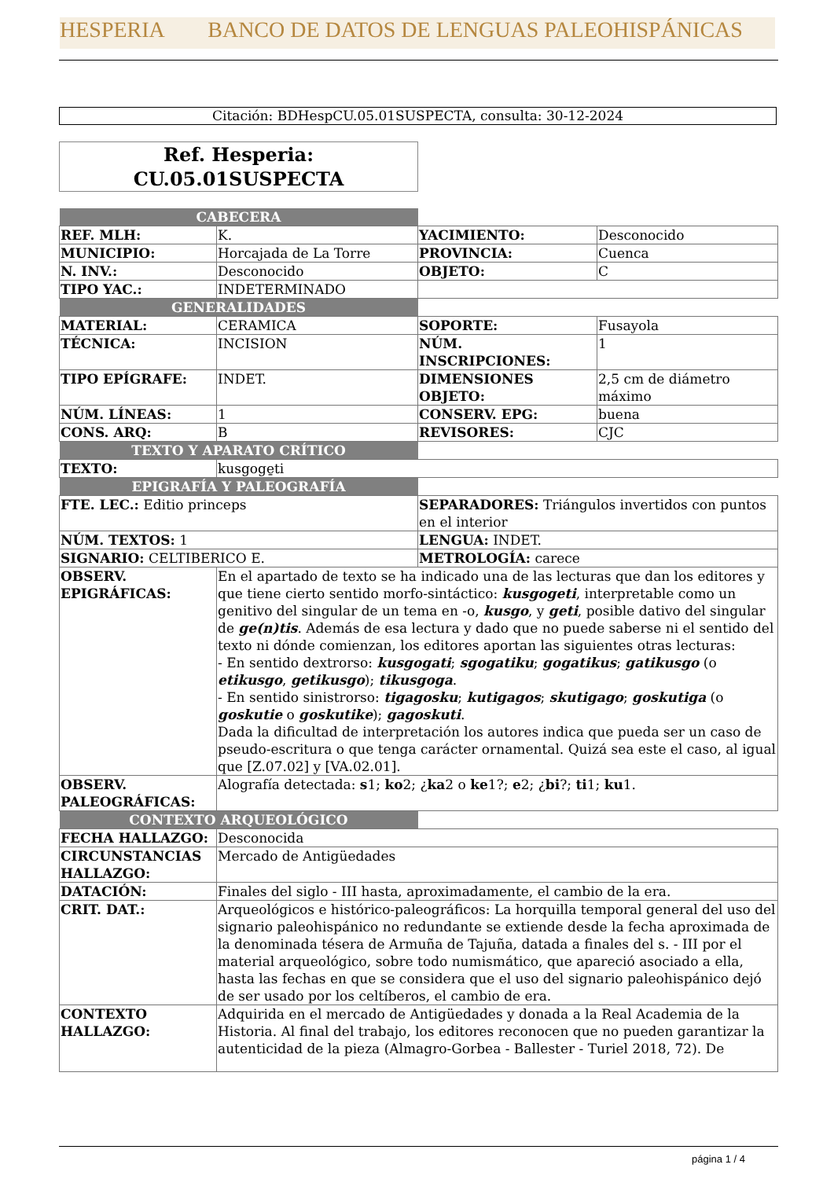HESPERIA BANCO DE DATOS DE LENGUAS PALEOHISPÁNICAS
Citación: BDHespCU.05.01SUSPECTA, consulta: 30-12-2024
Ref. Hesperia:
CU.05.01SUSPECTA
| CABECERA | | | |
| REF. MLH: | K. | YACIMIENTO: | Desconocido |
| MUNICIPIO: | Horcajada de La Torre | PROVINCIA: | Cuenca |
| N. INV.: | Desconocido | OBJETO: | C |
| TIPO YAC.: | INDETERMINADO | | |
| GENERALIDADES | | | |
| MATERIAL: | CERAMICA | SOPORTE: | Fusayola |
| TÉCNICA: | INCISION | NÚM. INSCRIPCIONES: | 1 |
| TIPO EPÍGRAFE: | INDET. | DIMENSIONES OBJETO: | 2,5 cm de diámetro máximo |
| NÚM. LÍNEAS: | 1 | CONSERV. EPG: | buena |
| CONS. ARQ: | B | REVISORES: | CJC |
| TEXTO Y APARATO CRÍTICO | | | |
| TEXTO: | kusgoge̱ti | | |
| EPIGRAFÍA Y PALEOGRAFÍA | | | |
| FTE. LEC.: Editio princeps | | SEPARADORES: Triángulos invertidos con puntos en el interior | |
| NÚM. TEXTOS: 1 | | LENGUA: INDET. | |
| SIGNARIO: CELTIBERICO E. | | METROLOGÍA: carece | |
| OBSERV. EPIGRÁFICAS: | En el apartado de texto se ha indicado una de las lecturas que dan los editores y que tiene cierto sentido morfo-sintáctico: kusgogeti , interpretable como un genitivo del singular de un tema en -o, kusgo , y geti , posible dativo del singular de ge(n)tis . Además de esa lectura y dado que no puede saberse ni el sentido del texto ni dónde comienzan, los editores aportan las siguientes otras lecturas: - En sentido dextrorso: kusgogati ; sgogatiku ; gogatikus ; gatikusgo (o etikusgo , getikusgo ); tikusgoga . - En sentido sinistrorso: tigagosku ; kutigagos ; skutigago ; goskutiga (o goskutie o goskutike ); gagoskuti . Dada la dificultad de interpretación los autores indica que pueda ser un caso de pseudo-escritura o que tenga carácter ornamental. Quizá sea este el caso, al igual que [Z.07.02] y [VA.02.01]. | | |
| OBSERV. PALEOGRÁFICAS: | Alografía detectada: s 1; ko 2; ¿ ka 2 o ke 1?; e 2; ¿ bi ?; ti 1; ku 1. | | |
| CONTEXTO ARQUEOLÓGICO | | | |
| FECHA HALLAZGO: | Desconocida | | |
| CIRCUNSTANCIAS HALLAZGO: | Mercado de Antigüedades | | |
| DATACIÓN: | Finales del siglo - III hasta, aproximadamente, el cambio de la era. | | |
| CRIT. DAT.: | Arqueológicos e histórico-paleográficos: La horquilla temporal general del uso del signario paleohispánico no redundante se extiende desde la fecha aproximada de la denominada tésera de Armuña de Tajuña, datada a finales del s. - III por el material arqueológico, sobre todo numismático, que apareció asociado a ella, hasta las fechas en que se considera que el uso del signario paleohispánico dejó de ser usado por los celtíberos, el cambio de era. | | |
| CONTEXTO HALLAZGO: | Adquirida en el mercado de Antigüedades y donada a la Real Academia de la Historia. Al final del trabajo, los editores reconocen que no pueden garantizar la autenticidad de la pieza (Almagro-Gorbea - Ballester - Turiel 2018, 72). De | | |
página 1 / 4